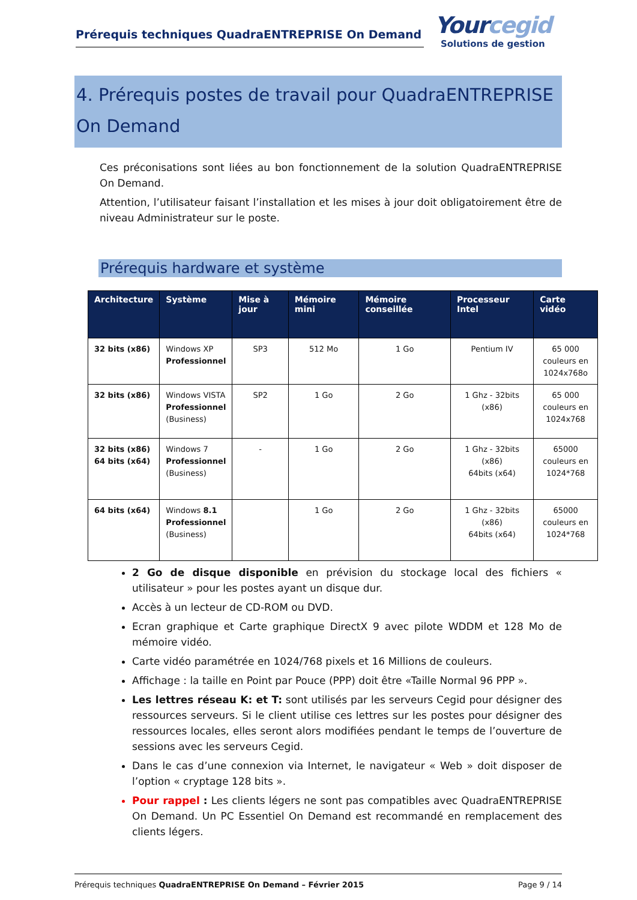Prérequis techniques QuadraENTREPRISE On Demand
Yourcegid
Solutions de gestion
4. Prérequis postes de travail pour QuadraENTREPRISE On Demand
Ces préconisations sont liées au bon fonctionnement de la solution QuadraENTREPRISE On Demand.
Attention, l’utilisateur faisant l’installation et les mises à jour doit obligatoirement être de niveau Administrateur sur le poste.
Prérequis hardware et système
| Architecture | Système | Mise à jour | Mémoire mini | Mémoire conseillée | Processeur Intel | Carte vidéo |
| --- | --- | --- | --- | --- | --- | --- |
| 32 bits (x86) | Windows XP Professionnel | SP3 | 512 Mo | 1 Go | Pentium IV | 65 000 couleurs en 1024x768o |
| 32 bits (x86) | Windows VISTA Professionnel (Business) | SP2 | 1 Go | 2 Go | 1 Ghz - 32bits (x86) | 65 000 couleurs en 1024x768 |
| 32 bits (x86) 64 bits (x64) | Windows 7 Professionnel (Business) | - | 1 Go | 2 Go | 1 Ghz - 32bits (x86) 64bits (x64) | 65000 couleurs en 1024*768 |
| 64 bits (x64) | Windows 8.1 Professionnel (Business) | | 1 Go | 2 Go | 1 Ghz - 32bits (x86) 64bits (x64) | 65000 couleurs en 1024*768 |
2 Go de disque disponible en prévision du stockage local des fichiers « utilisateur » pour les postes ayant un disque dur.
Accès à un lecteur de CD-ROM ou DVD.
Ecran graphique et Carte graphique DirectX 9 avec pilote WDDM et 128 Mo de mémoire vidéo.
Carte vidéo paramétrée en 1024/768 pixels et 16 Millions de couleurs.
Affichage : la taille en Point par Pouce (PPP) doit être «Taille Normal 96 PPP ».
Les lettres réseau K: et T: sont utilisés par les serveurs Cegid pour désigner des ressources serveurs. Si le client utilise ces lettres sur les postes pour désigner des ressources locales, elles seront alors modifiées pendant le temps de l’ouverture de sessions avec les serveurs Cegid.
Dans le cas d’une connexion via Internet, le navigateur « Web » doit disposer de l’option « cryptage 128 bits ».
Pour rappel : Les clients légers ne sont pas compatibles avec QuadraENTREPRISE On Demand. Un PC Essentiel On Demand est recommandé en remplacement des clients légers.
Prérequis techniques QuadraENTREPRISE On Demand – Février 2015 Page 9 / 14